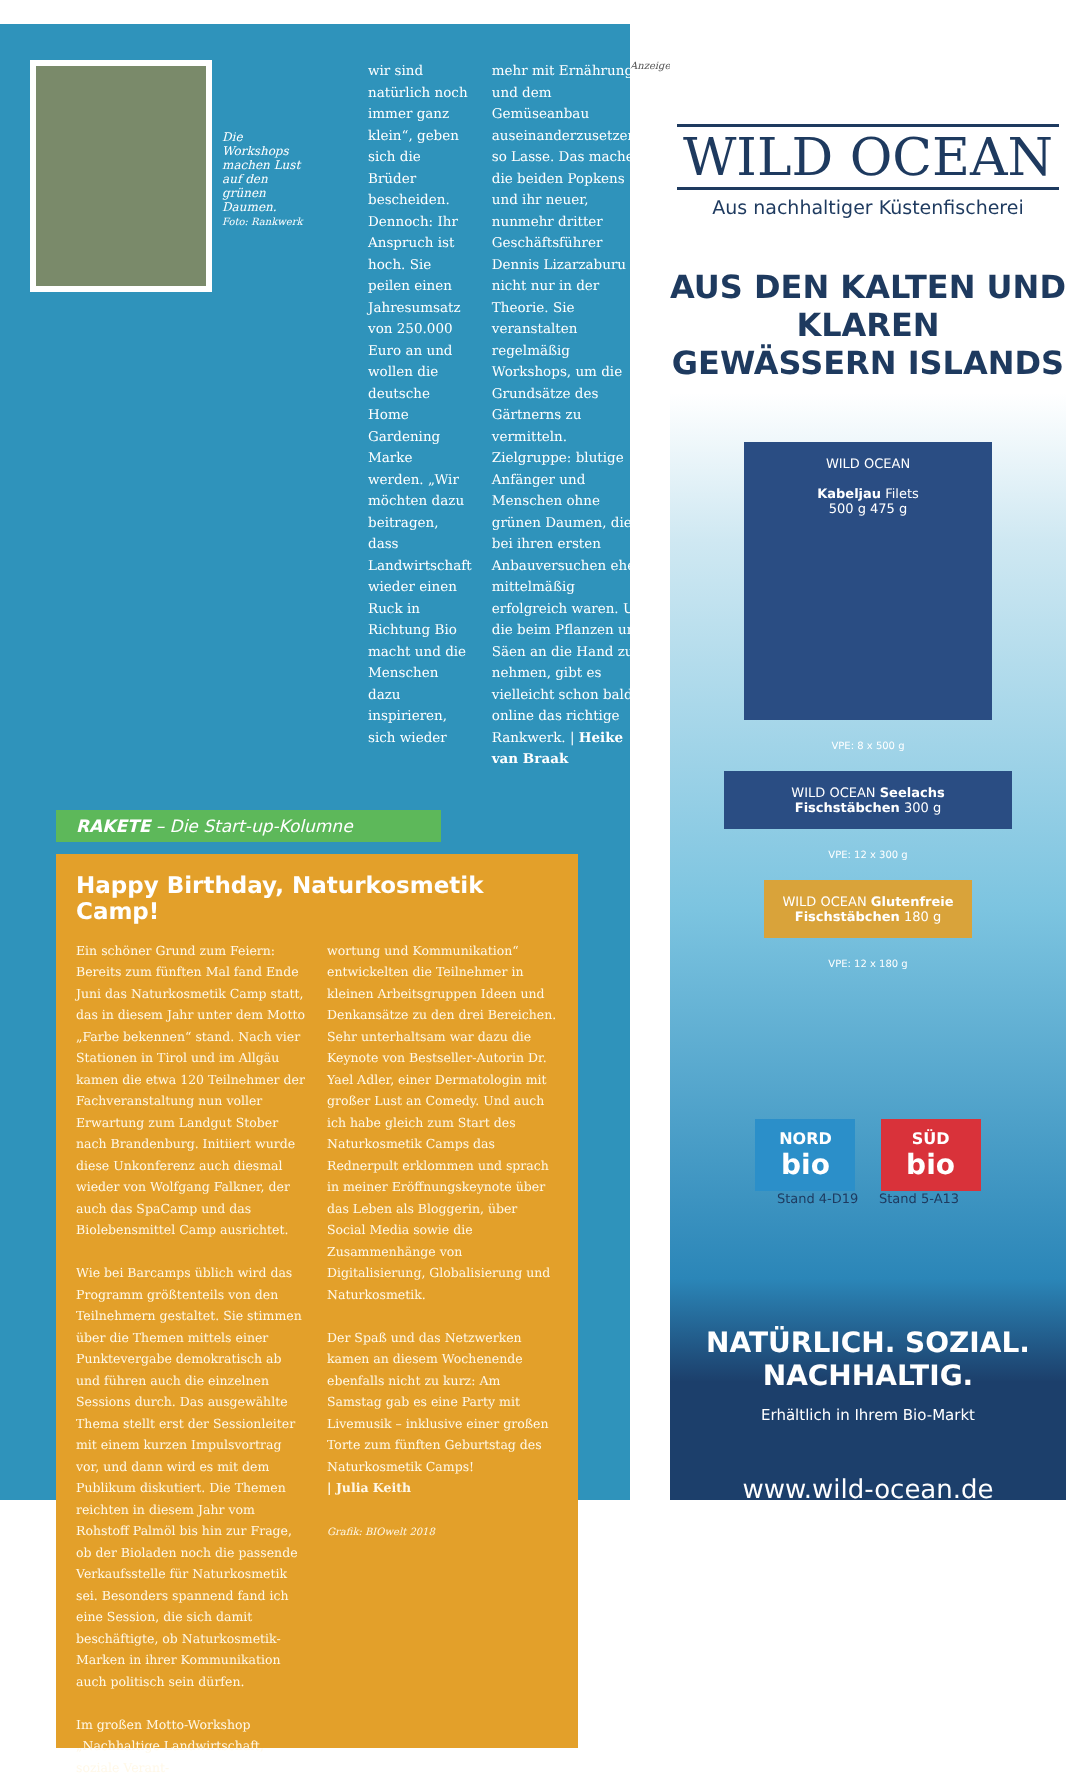Die Workshops machen Lust auf den grünen Daumen.
Foto: Rankwerk
wir sind natürlich noch immer ganz klein“, geben sich die Brüder bescheiden. Dennoch: Ihr Anspruch ist hoch. Sie peilen einen Jahresumsatz von 250.000 Euro an und wollen die deutsche Home Gardening Marke werden. „Wir möchten dazu beitragen, dass Landwirtschaft wieder einen Ruck in Richtung Bio macht und die Menschen dazu inspirieren, sich wieder
mehr mit Ernährung und dem Gemüseanbau auseinanderzusetzen“, so Lasse. Das machen die beiden Popkens und ihr neuer, nunmehr dritter Geschäftsführer Dennis Lizarzaburu nicht nur in der Theorie. Sie veranstalten regelmäßig Workshops, um die Grundsätze des Gärtnerns zu vermitteln. Zielgruppe: blutige Anfänger und Menschen ohne grünen Daumen, die bei ihren ersten Anbauversuchen eher mittelmäßig erfolgreich waren. Um die beim Pflanzen und Säen an die Hand zu nehmen, gibt es vielleicht schon bald online das richtige Rankwerk. | Heike van Braak
RAKETE – Die Start-up-Kolumne
Happy Birthday, Naturkosmetik Camp!
Ein schöner Grund zum Feiern: Bereits zum fünften Mal fand Ende Juni das Naturkosmetik Camp statt, das in diesem Jahr unter dem Motto „Farbe bekennen“ stand. Nach vier Stationen in Tirol und im Allgäu kamen die etwa 120 Teilnehmer der Fachveranstaltung nun voller Erwartung zum Landgut Stober nach Brandenburg. Initiiert wurde diese Unkonferenz auch diesmal wieder von Wolfgang Falkner, der auch das SpaCamp und das Biolebensmittel Camp ausrichtet.
Wie bei Barcamps üblich wird das Programm größtenteils von den Teilnehmern gestaltet. Sie stimmen über die Themen mittels einer Punktevergabe demokratisch ab und führen auch die einzelnen Sessions durch. Das ausgewählte Thema stellt erst der Sessionleiter mit einem kurzen Impulsvortrag vor, und dann wird es mit dem Publikum diskutiert. Die Themen reichten in diesem Jahr vom Rohstoff Palmöl bis hin zur Frage, ob der Bioladen noch die passende Verkaufsstelle für Naturkosmetik sei. Besonders spannend fand ich eine Session, die sich damit beschäftigte, ob Naturkosmetik-Marken in ihrer Kommunikation auch politisch sein dürfen.
Im großen Motto-Workshop „Nachhaltige Landwirtschaft, soziale Verant-
wortung und Kommunikation“ entwickelten die Teilnehmer in kleinen Arbeitsgruppen Ideen und Denkansätze zu den drei Bereichen. Sehr unterhaltsam war dazu die Keynote von Bestseller-Autorin Dr. Yael Adler, einer Dermatologin mit großer Lust an Comedy. Und auch ich habe gleich zum Start des Naturkosmetik Camps das Rednerpult erklommen und sprach in meiner Eröffnungskeynote über das Leben als Bloggerin, über Social Media sowie die Zusammenhänge von Digitalisierung, Globalisierung und Naturkosmetik.
Der Spaß und das Netzwerken kamen an diesem Wochenende ebenfalls nicht zu kurz: Am Samstag gab es eine Party mit Livemusik – inklusive einer großen Torte zum fünften Geburtstag des Naturkosmetik Camps!
| Julia Keith
Grafik: BIOwelt 2018
Anzeige
WILD OCEAN
Aus nachhaltiger Küstenfischerei
AUS DEN KALTEN UND KLAREN
GEWÄSSERN ISLANDS
WILD OCEAN
Kabeljau Filets
500 g 475 g
VPE: 8 x 500 g
WILD OCEAN Seelachs Fischstäbchen 300 g
VPE: 12 x 300 g
WILD OCEAN Glutenfreie Fischstäbchen 180 g
VPE: 12 x 180 g
NORD
bio SÜD
bio
Stand 4-D19 Stand 5-A13
NATÜRLICH. SOZIAL. NACHHALTIG.
Erhältlich in Ihrem Bio-Markt
www.wild-ocean.de